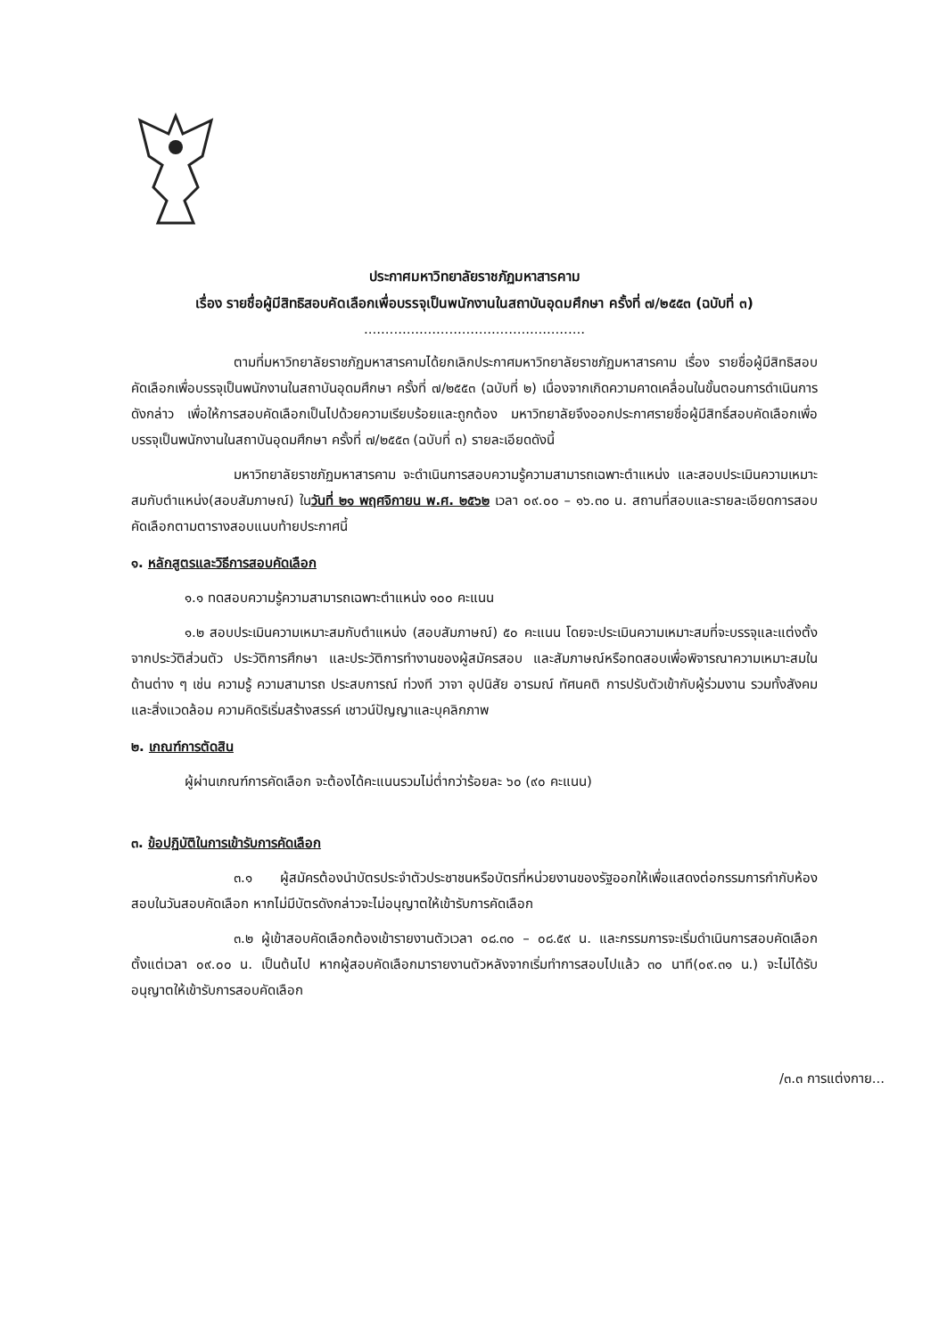ประกาศมหาวิทยาลัยราชภัฏมหาสารคาม
เรื่อง รายชื่อผู้มีสิทธิสอบคัดเลือกเพื่อบรรจุเป็นพนักงานในสถาบันอุดมศึกษา ครั้งที่ ๗/๒๕๕๓ (ฉบับที่ ๓)
....................................................
ตามที่มหาวิทยาลัยราชภัฏมหาสารคามได้ยกเลิกประกาศมหาวิทยาลัยราชภัฏมหาสารคาม เรื่อง รายชื่อผู้มีสิทธิสอบคัดเลือกเพื่อบรรจุเป็นพนักงานในสถาบันอุดมศึกษา ครั้งที่ ๗/๒๕๕๓ (ฉบับที่ ๒) เนื่องจากเกิดความคาดเคลื่อนในขั้นตอนการดำเนินการดังกล่าว เพื่อให้การสอบคัดเลือกเป็นไปด้วยความเรียบร้อยและถูกต้อง มหาวิทยาลัยจึงออกประกาศรายชื่อผู้มีสิทธิ์สอบคัดเลือกเพื่อบรรจุเป็นพนักงานในสถาบันอุดมศึกษา ครั้งที่ ๗/๒๕๕๓ (ฉบับที่ ๓) รายละเอียดดังนี้
มหาวิทยาลัยราชภัฏมหาสารคาม จะดำเนินการสอบความรู้ความสามารถเฉพาะตำแหน่ง และสอบประเมินความเหมาะสมกับตำแหน่ง(สอบสัมภาษณ์) ในวันที่ ๒๑ พฤศจิกายน พ.ศ. ๒๕๖๒ เวลา ๐๙.๐๐ – ๑๖.๓๐ น. สถานที่สอบและรายละเอียดการสอบคัดเลือกตามตารางสอบแนบท้ายประกาศนี้
๑. หลักสูตรและวิธีการสอบคัดเลือก
๑.๑ ทดสอบความรู้ความสามารถเฉพาะตำแหน่ง ๑๐๐ คะแนน
๑.๒ สอบประเมินความเหมาะสมกับตำแหน่ง (สอบสัมภาษณ์) ๕๐ คะแนน โดยจะประเมินความเหมาะสมที่จะบรรจุและแต่งตั้งจากประวัติส่วนตัว ประวัติการศึกษา และประวัติการทำงานของผู้สมัครสอบ และสัมภาษณ์หรือทดสอบเพื่อพิจารณาความเหมาะสมในด้านต่าง ๆ เช่น ความรู้ ความสามารถ ประสบการณ์ ท่วงที วาจา อุปนิสัย อารมณ์ ทัศนคติ การปรับตัวเข้ากับผู้ร่วมงาน รวมทั้งสังคมและสิ่งแวดล้อม ความคิดริเริ่มสร้างสรรค์ เชาวน์ปัญญาและบุคลิกภาพ
๒. เกณฑ์การตัดสิน
ผู้ผ่านเกณฑ์การคัดเลือก จะต้องได้คะแนนรวมไม่ต่ำกว่าร้อยละ ๖๐ (๙๐ คะแนน)
๓. ข้อปฏิบัติในการเข้ารับการคัดเลือก
๓.๑ ผู้สมัครต้องนำบัตรประจำตัวประชาชนหรือบัตรที่หน่วยงานของรัฐออกให้เพื่อแสดงต่อกรรมการกำกับห้องสอบในวันสอบคัดเลือก หากไม่มีบัตรดังกล่าวจะไม่อนุญาตให้เข้ารับการคัดเลือก
๓.๒ ผู้เข้าสอบคัดเลือกต้องเข้ารายงานตัวเวลา ๐๘.๓๐ – ๐๘.๕๙ น. และกรรมการจะเริ่มดำเนินการสอบคัดเลือกตั้งแต่เวลา ๐๙.๐๐ น. เป็นต้นไป หากผู้สอบคัดเลือกมารายงานตัวหลังจากเริ่มทำการสอบไปแล้ว ๓๐ นาที(๐๙.๓๑ น.) จะไม่ได้รับอนุญาตให้เข้ารับการสอบคัดเลือก
/๓.๓ การแต่งกาย...